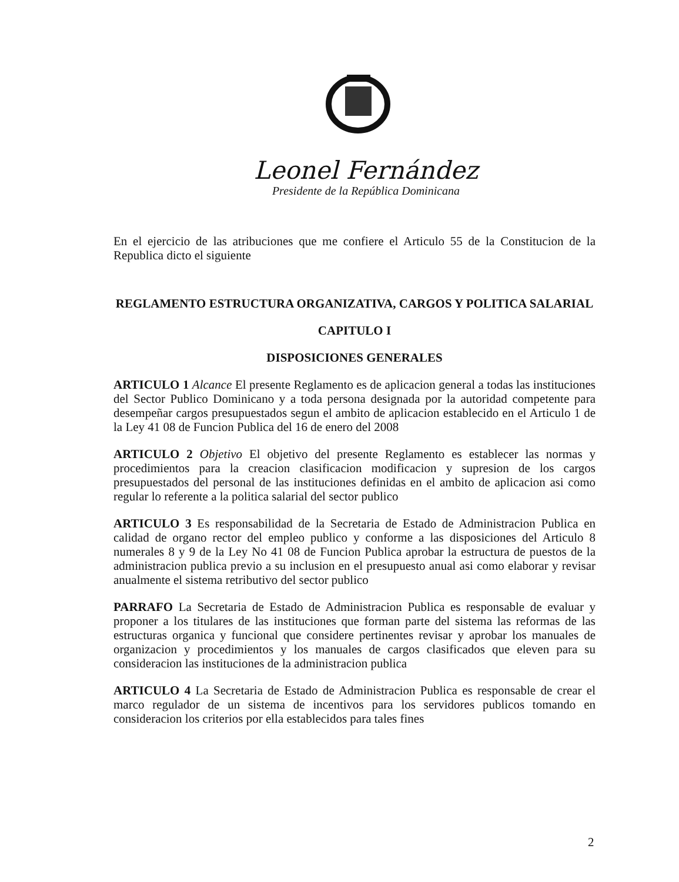Leonel Fernández
Presidente de la República Dominicana
En el ejercicio de las atribuciones que me confiere el Articulo 55 de la Constitucion de la Republica dicto el siguiente
REGLAMENTO ESTRUCTURA ORGANIZATIVA, CARGOS Y POLITICA SALARIAL
CAPITULO I
DISPOSICIONES GENERALES
ARTICULO 1 Alcance El presente Reglamento es de aplicacion general a todas las instituciones del Sector Publico Dominicano y a toda persona designada por la autoridad competente para desempeñar cargos presupuestados segun el ambito de aplicacion establecido en el Articulo 1 de la Ley 41 08 de Funcion Publica del 16 de enero del 2008
ARTICULO 2 Objetivo El objetivo del presente Reglamento es establecer las normas y procedimientos para la creacion clasificacion modificacion y supresion de los cargos presupuestados del personal de las instituciones definidas en el ambito de aplicacion asi como regular lo referente a la politica salarial del sector publico
ARTICULO 3 Es responsabilidad de la Secretaria de Estado de Administracion Publica en calidad de organo rector del empleo publico y conforme a las disposiciones del Articulo 8 numerales 8 y 9 de la Ley No 41 08 de Funcion Publica aprobar la estructura de puestos de la administracion publica previo a su inclusion en el presupuesto anual asi como elaborar y revisar anualmente el sistema retributivo del sector publico
PARRAFO La Secretaria de Estado de Administracion Publica es responsable de evaluar y proponer a los titulares de las instituciones que forman parte del sistema las reformas de las estructuras organica y funcional que considere pertinentes revisar y aprobar los manuales de organizacion y procedimientos y los manuales de cargos clasificados que eleven para su consideracion las instituciones de la administracion publica
ARTICULO 4 La Secretaria de Estado de Administracion Publica es responsable de crear el marco regulador de un sistema de incentivos para los servidores publicos tomando en consideracion los criterios por ella establecidos para tales fines
2